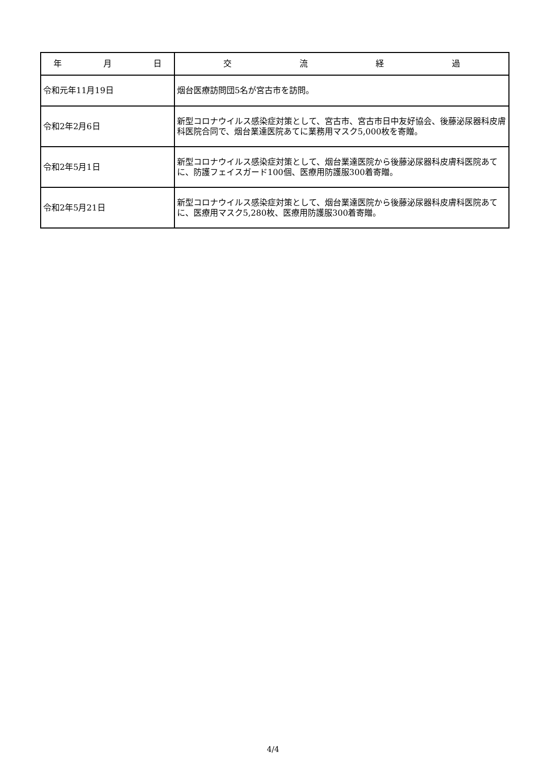| 年 月 日 | 交 流 経 過 |
| --- | --- |
| 令和元年11月19日 | 烟台医療訪問団5名が宮古市を訪問。 |
| 令和2年2月6日 | 新型コロナウイルス感染症対策として、宮古市、宮古市日中友好協会、後藤泌尿器科皮膚科医院合同で、烟台業達医院あてに業務用マスク5,000枚を寄贈。 |
| 令和2年5月1日 | 新型コロナウイルス感染症対策として、烟台業達医院から後藤泌尿器科皮膚科医院あてに、防護フェイスガード100個、医療用防護服300着寄贈。 |
| 令和2年5月21日 | 新型コロナウイルス感染症対策として、烟台業達医院から後藤泌尿器科皮膚科医院あてに、医療用マスク5,280枚、医療用防護服300着寄贈。 |
4/4